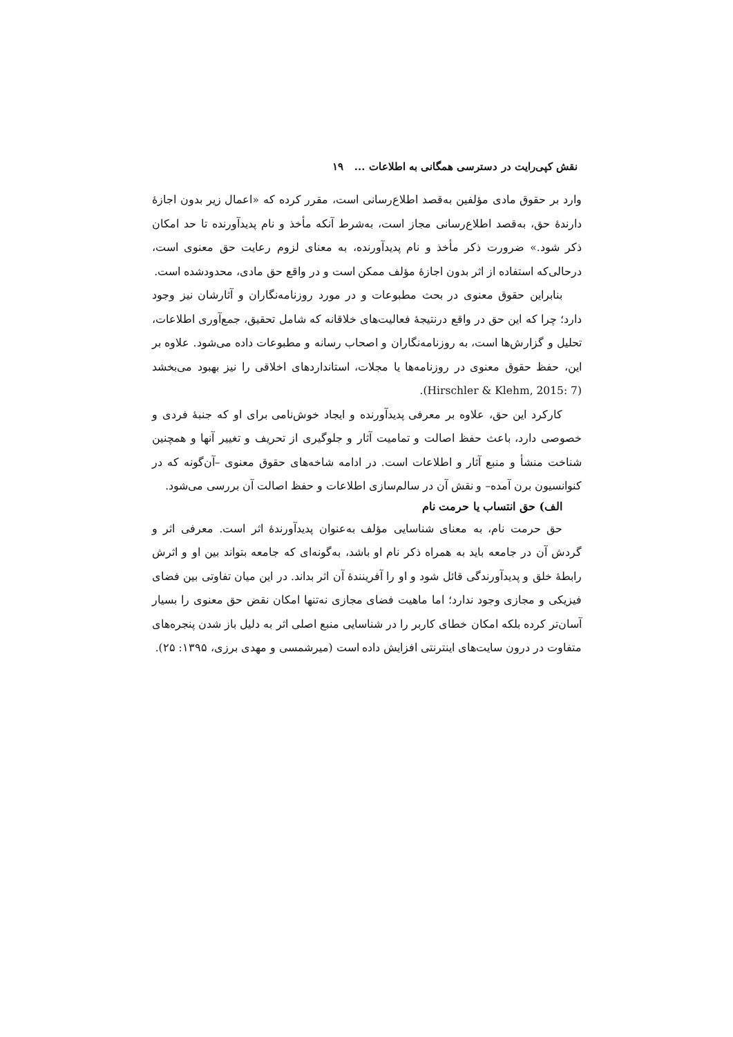نقش کپی‌رایت در دسترسی همگانی به اطلاعات ... ۱۹
وارد بر حقوق مادی مؤلفین به‌قصد اطلاع‌رسانی است، مقرر کرده که «اعمال زیر بدون اجازهٔ دارندهٔ حق، به‌قصد اطلاع‌رسانی مجاز است، به‌شرط آنکه مأخذ و نام پدیدآورنده تا حد امکان ذکر شود.» ضرورت ذکر مأخذ و نام پدیدآورنده، به معنای لزوم رعایت حق معنوی است، درحالی‌که استفاده از اثر بدون اجازهٔ مؤلف ممکن است و در واقع حق مادی، محدودشده است.
بنابراین حقوق معنوی در بحث مطبوعات و در مورد روزنامه‌نگاران و آثارشان نیز وجود دارد؛ چرا که این حق در واقع درنتیجهٔ فعالیت‌های خلاقانه که شامل تحقیق، جمع‌آوری اطلاعات، تحلیل و گزارش‌ها است، به روزنامه‌نگاران و اصحاب رسانه و مطبوعات داده می‌شود. علاوه بر این، حفظ حقوق معنوی در روزنامه‌ها یا مجلات، استانداردهای اخلاقی را نیز بهبود می‌بخشد (Hirschler & Klehm, 2015: 7).
کارکرد این حق، علاوه بر معرفی پدیدآورنده و ایجاد خوش‌نامی برای او که جنبهٔ فردی و خصوصی دارد، باعث حفظ اصالت و تمامیت آثار و جلوگیری از تحریف و تغییر آنها و همچنین شناخت منشأ و منبع آثار و اطلاعات است. در ادامه شاخه‌های حقوق معنوی –آن‌گونه که در کنوانسیون برن آمده– و نقش آن در سالم‌سازی اطلاعات و حفظ اصالت آن بررسی می‌شود.
الف) حق انتساب یا حرمت نام
حق حرمت نام، به معنای شناسایی مؤلف به‌عنوان پدیدآورندهٔ اثر است. معرفی اثر و گردش آن در جامعه باید به همراه ذکر نام او باشد، به‌گونه‌ای که جامعه بتواند بین او و اثرش رابطهٔ خلق و پدیدآورندگی قائل شود و او را آفرینندهٔ آن اثر بداند. در این میان تفاوتی بین فضای فیزیکی و مجازی وجود ندارد؛ اما ماهیت فضای مجازی نه‌تنها امکان نقض حق معنوی را بسیار آسان‌تر کرده بلکه امکان خطای کاربر را در شناسایی منبع اصلی اثر به دلیل باز شدن پنجره‌های متفاوت در درون سایت‌های اینترنتی افزایش داده است (میرشمسی و مهدی برزی، ۱۳۹۵: ۲۵).